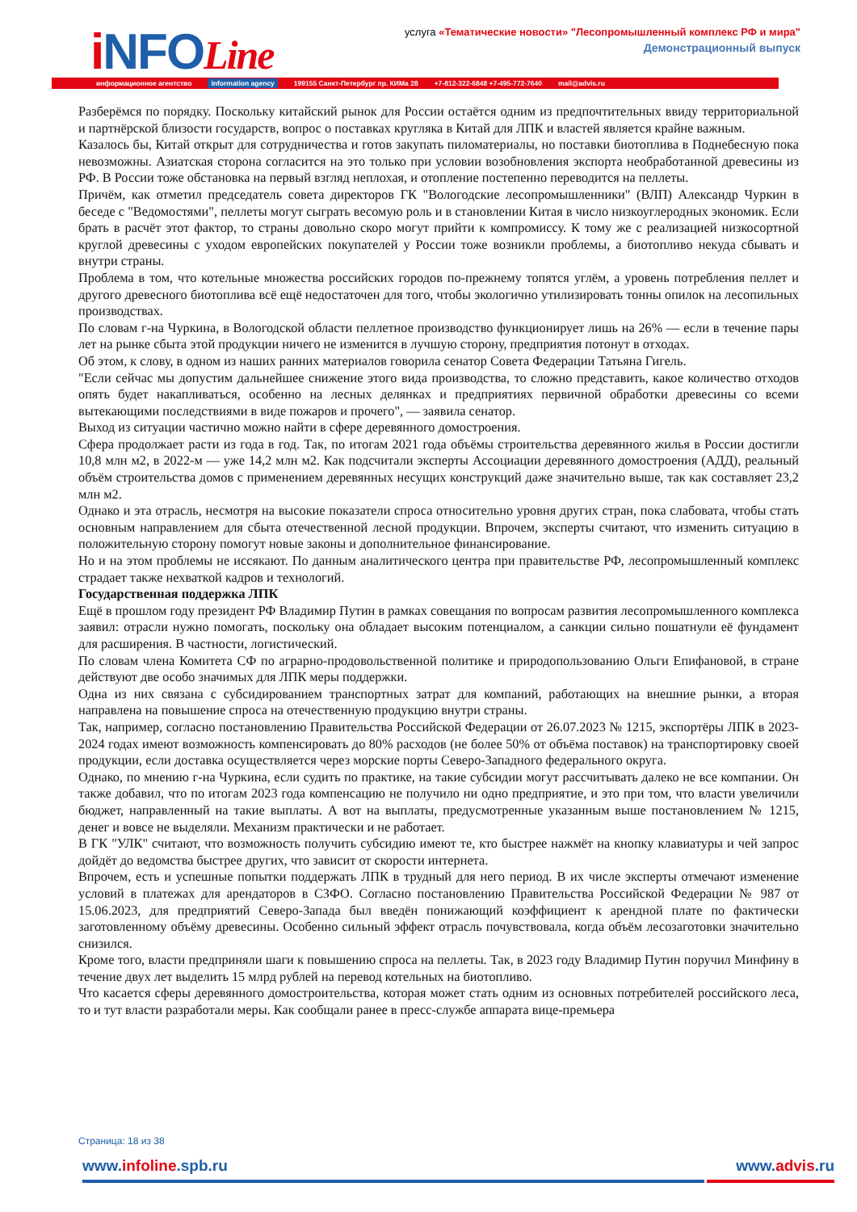i NFOLine
услуга «Тематические новости» "Лесопромышленный комплекс РФ и мира"
Демонстрационный выпуск
информационное агентство information agency 199155 Санкт-Петербург пр. КИМа 28 +7-812-322-6848 +7-495-772-7640 mail@advis.ru
Разберёмся по порядку. Поскольку китайский рынок для России остаётся одним из предпочтительных ввиду территориальной и партнёрской близости государств, вопрос о поставках кругляка в Китай для ЛПК и властей является крайне важным.
Казалось бы, Китай открыт для сотрудничества и готов закупать пиломатериалы, но поставки биотоплива в Поднебесную пока невозможны. Азиатская сторона согласится на это только при условии возобновления экспорта необработанной древесины из РФ. В России тоже обстановка на первый взгляд неплохая, и отопление постепенно переводится на пеллеты.
Причём, как отметил председатель совета директоров ГК "Вологодские лесопромышленники" (ВЛП) Александр Чуркин в беседе с "Ведомостями", пеллеты могут сыграть весомую роль и в становлении Китая в число низкоуглеродных экономик. Если брать в расчёт этот фактор, то страны довольно скоро могут прийти к компромиссу. К тому же с реализацией низкосортной круглой древесины с уходом европейских покупателей у России тоже возникли проблемы, а биотопливо некуда сбывать и внутри страны.
Проблема в том, что котельные множества российских городов по-прежнему топятся углём, а уровень потребления пеллет и другого древесного биотоплива всё ещё недостаточен для того, чтобы экологично утилизировать тонны опилок на лесопильных производствах.
По словам г-на Чуркина, в Вологодской области пеллетное производство функционирует лишь на 26% — если в течение пары лет на рынке сбыта этой продукции ничего не изменится в лучшую сторону, предприятия потонут в отходах.
Об этом, к слову, в одном из наших ранних материалов говорила сенатор Совета Федерации Татьяна Гигель.
"Если сейчас мы допустим дальнейшее снижение этого вида производства, то сложно представить, какое количество отходов опять будет накапливаться, особенно на лесных делянках и предприятиях первичной обработки древесины со всеми вытекающими последствиями в виде пожаров и прочего", — заявила сенатор.
Выход из ситуации частично можно найти в сфере деревянного домостроения.
Сфера продолжает расти из года в год. Так, по итогам 2021 года объёмы строительства деревянного жилья в России достигли 10,8 млн м2, в 2022-м — уже 14,2 млн м2. Как подсчитали эксперты Ассоциации деревянного домостроения (АДД), реальный объём строительства домов с применением деревянных несущих конструкций даже значительно выше, так как составляет 23,2 млн м2.
Однако и эта отрасль, несмотря на высокие показатели спроса относительно уровня других стран, пока слабовата, чтобы стать основным направлением для сбыта отечественной лесной продукции. Впрочем, эксперты считают, что изменить ситуацию в положительную сторону помогут новые законы и дополнительное финансирование.
Но и на этом проблемы не иссякают. По данным аналитического центра при правительстве РФ, лесопромышленный комплекс страдает также нехваткой кадров и технологий.
Государственная поддержка ЛПК
Ещё в прошлом году президент РФ Владимир Путин в рамках совещания по вопросам развития лесопромышленного комплекса заявил: отрасли нужно помогать, поскольку она обладает высоким потенциалом, а санкции сильно пошатнули её фундамент для расширения. В частности, логистический.
По словам члена Комитета СФ по аграрно-продовольственной политике и природопользованию Ольги Епифановой, в стране действуют две особо значимых для ЛПК меры поддержки.
Одна из них связана с субсидированием транспортных затрат для компаний, работающих на внешние рынки, а вторая направлена на повышение спроса на отечественную продукцию внутри страны.
Так, например, согласно постановлению Правительства Российской Федерации от 26.07.2023 № 1215, экспортёры ЛПК в 2023-2024 годах имеют возможность компенсировать до 80% расходов (не более 50% от объёма поставок) на транспортировку своей продукции, если доставка осуществляется через морские порты Северо-Западного федерального округа.
Однако, по мнению г-на Чуркина, если судить по практике, на такие субсидии могут рассчитывать далеко не все компании. Он также добавил, что по итогам 2023 года компенсацию не получило ни одно предприятие, и это при том, что власти увеличили бюджет, направленный на такие выплаты. А вот на выплаты, предусмотренные указанным выше постановлением № 1215, денег и вовсе не выделяли. Механизм практически и не работает.
В ГК "УЛК" считают, что возможность получить субсидию имеют те, кто быстрее нажмёт на кнопку клавиатуры и чей запрос дойдёт до ведомства быстрее других, что зависит от скорости интернета.
Впрочем, есть и успешные попытки поддержать ЛПК в трудный для него период. В их числе эксперты отмечают изменение условий в платежах для арендаторов в СЗФО. Согласно постановлению Правительства Российской Федерации № 987 от 15.06.2023, для предприятий Северо-Запада был введён понижающий коэффициент к арендной плате по фактически заготовленному объёму древесины. Особенно сильный эффект отрасль почувствовала, когда объём лесозаготовки значительно снизился.
Кроме того, власти предприняли шаги к повышению спроса на пеллеты. Так, в 2023 году Владимир Путин поручил Минфину в течение двух лет выделить 15 млрд рублей на перевод котельных на биотопливо.
Что касается сферы деревянного домостроительства, которая может стать одним из основных потребителей российского леса, то и тут власти разработали меры. Как сообщали ранее в пресс-службе аппарата вице-премьера
Страница: 18 из 38
www.infoline.spb.ru www.advis.ru